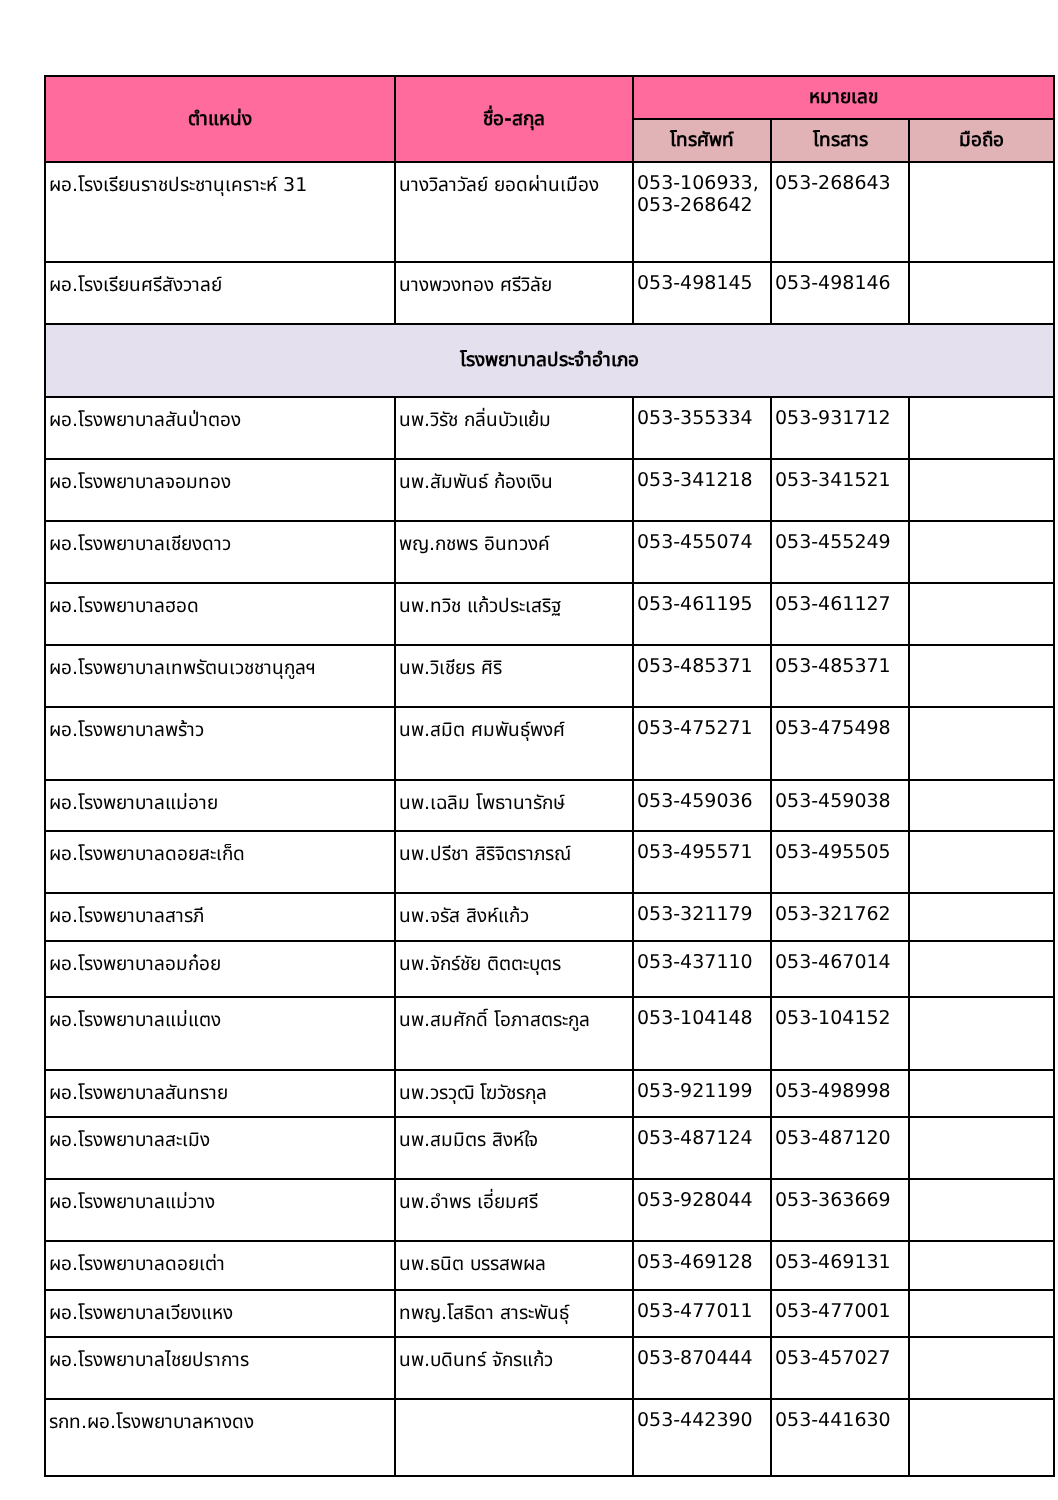| ตำแหน่ง | ชื่อ-สกุล | หมายเลข | | |
| --- | --- | --- | --- | --- |
| | | โทรศัพท์ | โทรสาร | มือถือ |
| ผอ.โรงเรียนราชประชานุเคราะห์ 31 | นางวิลาวัลย์ ยอดผ่านเมือง | 053-106933, 053-268642 | 053-268643 | |
| ผอ.โรงเรียนศรีสังวาลย์ | นางพวงทอง ศรีวิลัย | 053-498145 | 053-498146 | |
| โรงพยาบาลประจำอำเภอ | | | | |
| ผอ.โรงพยาบาลสันป่าตอง | นพ.วิรัช กลิ่นบัวแย้ม | 053-355334 | 053-931712 | |
| ผอ.โรงพยาบาลจอมทอง | นพ.สัมพันธ์ ก้องเงิน | 053-341218 | 053-341521 | |
| ผอ.โรงพยาบาลเชียงดาว | พญ.กชพร อินทวงค์ | 053-455074 | 053-455249 | |
| ผอ.โรงพยาบาลฮอด | นพ.ทวิช แก้วประเสริฐ | 053-461195 | 053-461127 | |
| ผอ.โรงพยาบาลเทพรัตนเวชชานุกูลฯ | นพ.วิเชียร ศิริ | 053-485371 | 053-485371 | |
| ผอ.โรงพยาบาลพร้าว | นพ.สมิต ศมพันธุ์พงศ์ | 053-475271 | 053-475498 | |
| ผอ.โรงพยาบาลแม่อาย | นพ.เฉลิม โพธานารักษ์ | 053-459036 | 053-459038 | |
| ผอ.โรงพยาบาลดอยสะเก็ด | นพ.ปรีชา สิริจิตราภรณ์ | 053-495571 | 053-495505 | |
| ผอ.โรงพยาบาลสารภี | นพ.จรัส สิงห์แก้ว | 053-321179 | 053-321762 | |
| ผอ.โรงพยาบาลอมก๋อย | นพ.จักร์ชัย ติตตะบุตร | 053-437110 | 053-467014 | |
| ผอ.โรงพยาบาลแม่แตง | นพ.สมศักดิ์ โอภาสตระกูล | 053-104148 | 053-104152 | |
| ผอ.โรงพยาบาลสันทราย | นพ.วรวุฒิ โฆวัชรกุล | 053-921199 | 053-498998 | |
| ผอ.โรงพยาบาลสะเมิง | นพ.สมมิตร สิงห์ใจ | 053-487124 | 053-487120 | |
| ผอ.โรงพยาบาลแม่วาง | นพ.อำพร เอี่ยมศรี | 053-928044 | 053-363669 | |
| ผอ.โรงพยาบาลดอยเต่า | นพ.ธนิต บรรสพผล | 053-469128 | 053-469131 | |
| ผอ.โรงพยาบาลเวียงแหง | ทพญ.โสธิดา สาระพันธุ์ | 053-477011 | 053-477001 | |
| ผอ.โรงพยาบาลไชยปราการ | นพ.บดินทร์ จักรแก้ว | 053-870444 | 053-457027 | |
| รกท.ผอ.โรงพยาบาลหางดง | | 053-442390 | 053-441630 | |